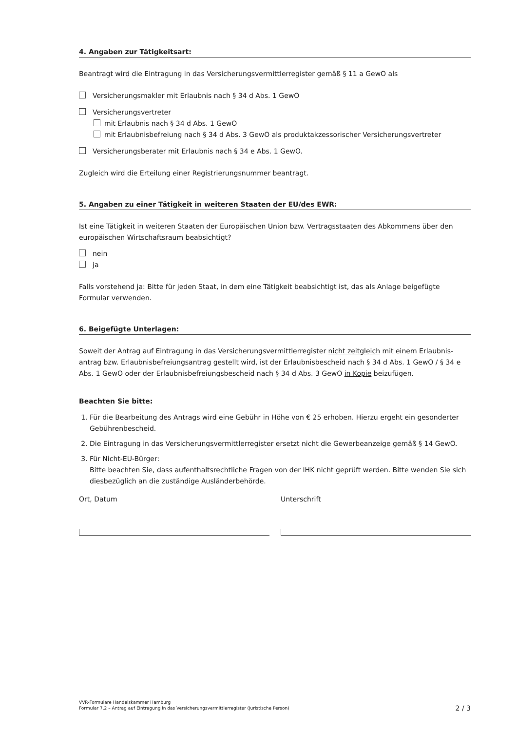4. Angaben zur Tätigkeitsart:
Beantragt wird die Eintragung in das Versicherungsvermittlerregister gemäß § 11 a GewO als
Versicherungsmakler mit Erlaubnis nach § 34 d Abs. 1 GewO
Versicherungsvertreter
mit Erlaubnis nach § 34 d Abs. 1 GewO
mit Erlaubnisbefreiung nach § 34 d Abs. 3 GewO als produktakzessorischer Versicherungsvertreter
Versicherungsberater mit Erlaubnis nach § 34 e Abs. 1 GewO.
Zugleich wird die Erteilung einer Registrierungsnummer beantragt.
5. Angaben zu einer Tätigkeit in weiteren Staaten der EU/des EWR:
Ist eine Tätigkeit in weiteren Staaten der Europäischen Union bzw. Vertragsstaaten des Abkommens über den europäischen Wirtschaftsraum beabsichtigt?
nein
ja
Falls vorstehend ja: Bitte für jeden Staat, in dem eine Tätigkeit beabsichtigt ist, das als Anlage beigefügte Formular verwenden.
6. Beigefügte Unterlagen:
Soweit der Antrag auf Eintragung in das Versicherungsvermittlerregister nicht zeitgleich mit einem Erlaubnis­antrag bzw. Erlaubnisbefreiungsantrag gestellt wird, ist der Erlaubnisbescheid nach § 34 d Abs. 1 GewO / § 34 e Abs. 1 GewO oder der Erlaubnisbefreiungsbescheid nach § 34 d Abs. 3 GewO in Kopie beizufügen.
Beachten Sie bitte:
1. Für die Bearbeitung des Antrags wird eine Gebühr in Höhe von € 25 erhoben. Hierzu ergeht ein gesonderter Gebührenbescheid.
2. Die Eintragung in das Versicherungsvermittlerregister ersetzt nicht die Gewerbeanzeige gemäß § 14 GewO.
3. Für Nicht-EU-Bürger:
Bitte beachten Sie, dass aufenthaltsrechtliche Fragen von der IHK nicht geprüft werden. Bitte wenden Sie sich diesbezüglich an die zuständige Ausländerbehörde.
Ort, Datum Unterschrift
VVR-Formulare Handelskammer Hamburg
Formular 7.2 – Antrag auf Eintragung in das Versicherungsvermittlerregister (juristische Person)
2 / 3